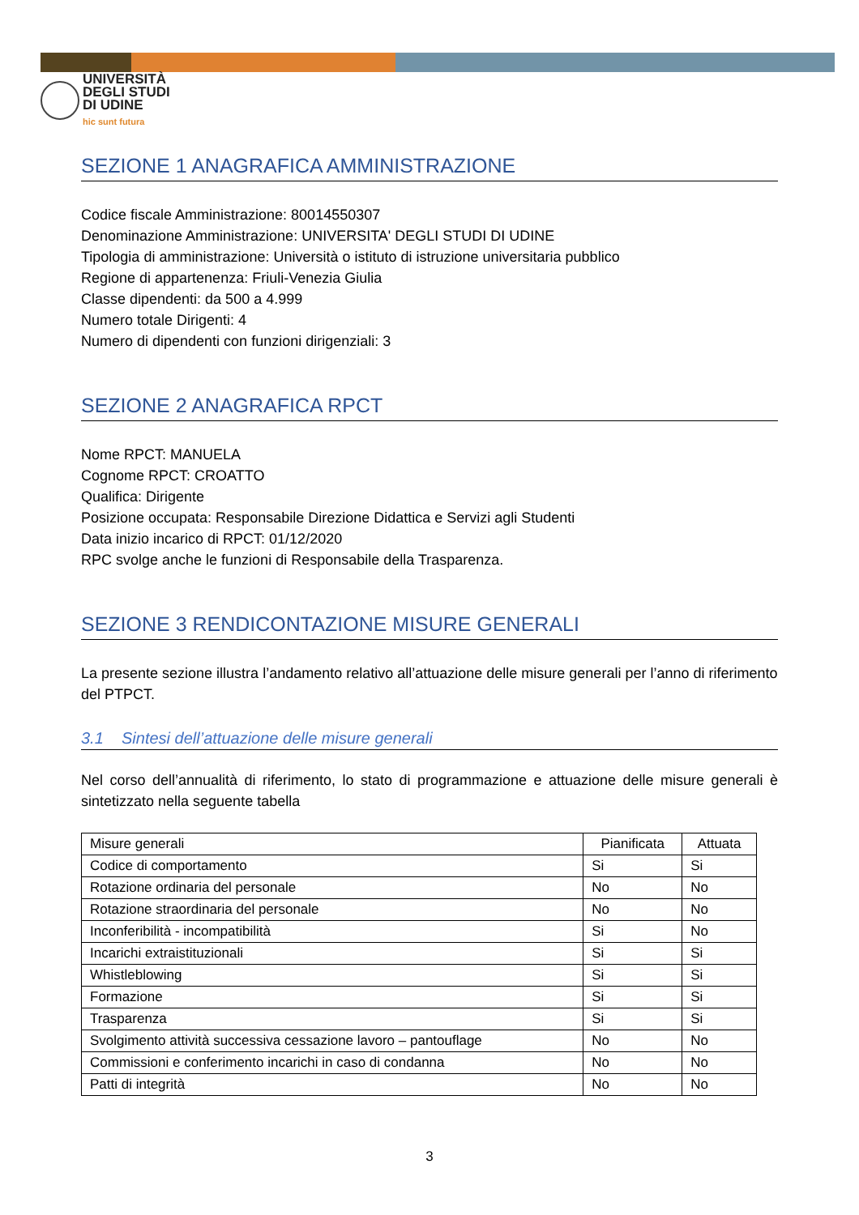UNIVERSITÀ
DEGLI STUDI
DI UDINE
hic sunt futura
SEZIONE 1 ANAGRAFICA AMMINISTRAZIONE
Codice fiscale Amministrazione: 80014550307
Denominazione Amministrazione: UNIVERSITA' DEGLI STUDI DI UDINE
Tipologia di amministrazione: Università o istituto di istruzione universitaria pubblico
Regione di appartenenza: Friuli-Venezia Giulia
Classe dipendenti: da 500 a 4.999
Numero totale Dirigenti: 4
Numero di dipendenti con funzioni dirigenziali: 3
SEZIONE 2 ANAGRAFICA RPCT
Nome RPCT: MANUELA
Cognome RPCT: CROATTO
Qualifica: Dirigente
Posizione occupata: Responsabile Direzione Didattica e Servizi agli Studenti
Data inizio incarico di RPCT: 01/12/2020
RPC svolge anche le funzioni di Responsabile della Trasparenza.
SEZIONE 3 RENDICONTAZIONE MISURE GENERALI
La presente sezione illustra l’andamento relativo all’attuazione delle misure generali per l’anno di riferimento del PTPCT.
3.1 Sintesi dell’attuazione delle misure generali
Nel corso dell’annualità di riferimento, lo stato di programmazione e attuazione delle misure generali è sintetizzato nella seguente tabella
| Misure generali | Pianificata | Attuata |
| --- | --- | --- |
| Codice di comportamento | Si | Si |
| Rotazione ordinaria del personale | No | No |
| Rotazione straordinaria del personale | No | No |
| Inconferibilità - incompatibilità | Si | No |
| Incarichi extraistituzionali | Si | Si |
| Whistleblowing | Si | Si |
| Formazione | Si | Si |
| Trasparenza | Si | Si |
| Svolgimento attività successiva cessazione lavoro – pantouflage | No | No |
| Commissioni e conferimento incarichi in caso di condanna | No | No |
| Patti di integrità | No | No |
3